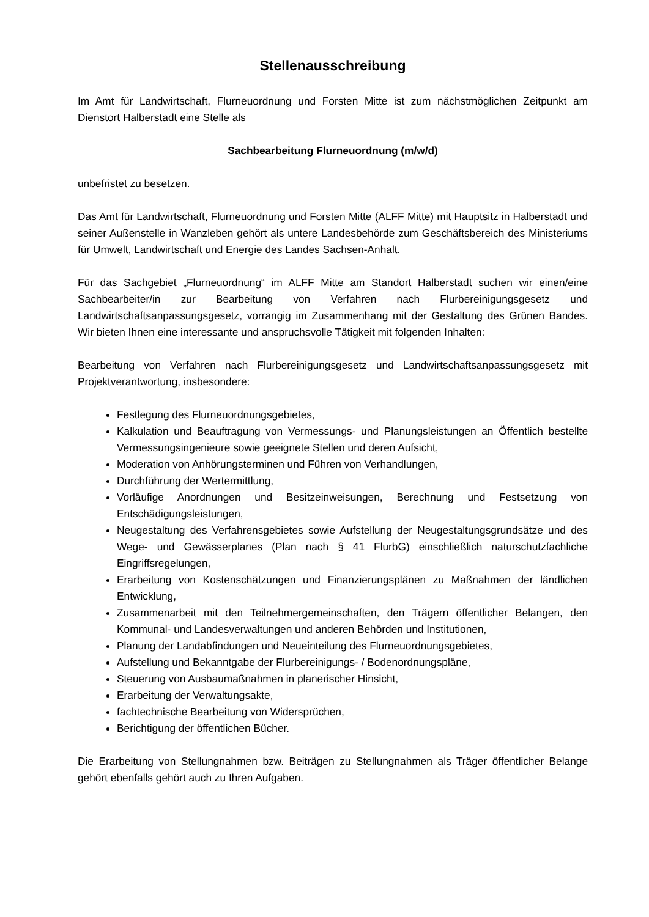Stellenausschreibung
Im Amt für Landwirtschaft, Flurneuordnung und Forsten Mitte ist zum nächstmöglichen Zeitpunkt am Dienstort Halberstadt eine Stelle als
Sachbearbeitung Flurneuordnung (m/w/d)
unbefristet zu besetzen.
Das Amt für Landwirtschaft, Flurneuordnung und Forsten Mitte (ALFF Mitte) mit Hauptsitz in Halberstadt und seiner Außenstelle in Wanzleben gehört als untere Landesbehörde zum Geschäftsbereich des Ministeriums für Umwelt, Landwirtschaft und Energie des Landes Sachsen-Anhalt.
Für das Sachgebiet „Flurneuordnung“ im ALFF Mitte am Standort Halberstadt suchen wir einen/eine Sachbearbeiter/in zur Bearbeitung von Verfahren nach Flurbereinigungsgesetz und Landwirtschaftsanpassungsgesetz, vorrangig im Zusammenhang mit der Gestaltung des Grünen Bandes. Wir bieten Ihnen eine interessante und anspruchsvolle Tätigkeit mit folgenden Inhalten:
Bearbeitung von Verfahren nach Flurbereinigungsgesetz und Landwirtschaftsanpassungsgesetz mit Projektverantwortung, insbesondere:
Festlegung des Flurneuordnungsgebietes,
Kalkulation und Beauftragung von Vermessungs- und Planungsleistungen an Öffentlich bestellte Vermessungsingenieure sowie geeignete Stellen und deren Aufsicht,
Moderation von Anhörungsterminen und Führen von Verhandlungen,
Durchführung der Wertermittlung,
Vorläufige Anordnungen und Besitzeinweisungen, Berechnung und Festsetzung von Entschädigungsleistungen,
Neugestaltung des Verfahrensgebietes sowie Aufstellung der Neugestaltungsgrundsätze und des Wege- und Gewässerplanes (Plan nach § 41 FlurbG) einschließlich naturschutzfachliche Eingriffsregelungen,
Erarbeitung von Kostenschätzungen und Finanzierungsplänen zu Maßnahmen der ländlichen Entwicklung,
Zusammenarbeit mit den Teilnehmergemeinschaften, den Trägern öffentlicher Belangen, den Kommunal- und Landesverwaltungen und anderen Behörden und Institutionen,
Planung der Landabfindungen und Neueinteilung des Flurneuordnungsgebietes,
Aufstellung und Bekanntgabe der Flurbereinigungs- / Bodenordnungspläne,
Steuerung von Ausbaumaßnahmen in planerischer Hinsicht,
Erarbeitung der Verwaltungsakte,
fachtechnische Bearbeitung von Widersprüchen,
Berichtigung der öffentlichen Bücher.
Die Erarbeitung von Stellungnahmen bzw. Beiträgen zu Stellungnahmen als Träger öffentlicher Belange gehört ebenfalls gehört auch zu Ihren Aufgaben.